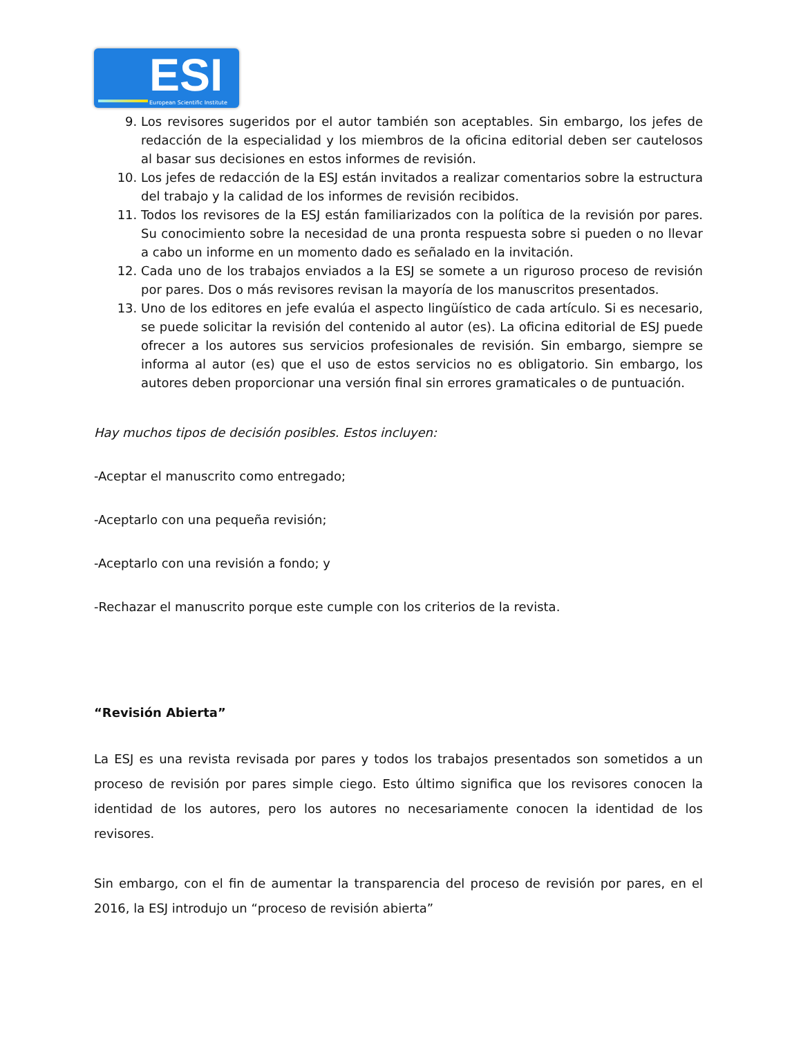ESI European Scientific Institute
9. Los revisores sugeridos por el autor también son aceptables. Sin embargo, los jefes de redacción de la especialidad y los miembros de la oficina editorial deben ser cautelosos al basar sus decisiones en estos informes de revisión.
10. Los jefes de redacción de la ESJ están invitados a realizar comentarios sobre la estructura del trabajo y la calidad de los informes de revisión recibidos.
11. Todos los revisores de la ESJ están familiarizados con la política de la revisión por pares. Su conocimiento sobre la necesidad de una pronta respuesta sobre si pueden o no llevar a cabo un informe en un momento dado es señalado en la invitación.
12. Cada uno de los trabajos enviados a la ESJ se somete a un riguroso proceso de revisión por pares. Dos o más revisores revisan la mayoría de los manuscritos presentados.
13. Uno de los editores en jefe evalúa el aspecto lingüístico de cada artículo. Si es necesario, se puede solicitar la revisión del contenido al autor (es). La oficina editorial de ESJ puede ofrecer a los autores sus servicios profesionales de revisión. Sin embargo, siempre se informa al autor (es) que el uso de estos servicios no es obligatorio. Sin embargo, los autores deben proporcionar una versión final sin errores gramaticales o de puntuación.
Hay muchos tipos de decisión posibles. Estos incluyen:
-Aceptar el manuscrito como entregado;
-Aceptarlo con una pequeña revisión;
-Aceptarlo con una revisión a fondo; y
-Rechazar el manuscrito porque este cumple con los criterios de la revista.
“Revisión Abierta”
La ESJ es una revista revisada por pares y todos los trabajos presentados son sometidos a un proceso de revisión por pares simple ciego. Esto último significa que los revisores conocen la identidad de los autores, pero los autores no necesariamente conocen la identidad de los revisores.
Sin embargo, con el fin de aumentar la transparencia del proceso de revisión por pares, en el 2016, la ESJ introdujo un “proceso de revisión abierta”